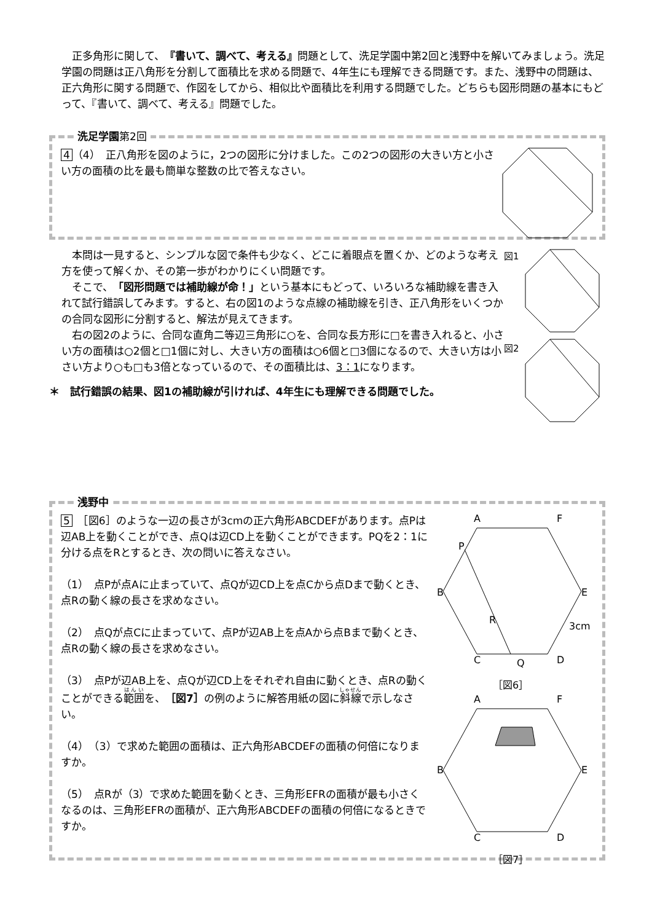正多角形に関して、『書いて、調べて、考える』問題として、洗足学園中第2回と浅野中を解いてみましょう。洗足学園の問題は正八角形を分割して面積比を求める問題で、4年生にも理解できる問題です。また、浅野中の問題は、正六角形に関する問題で、作図をしてから、相似比や面積比を利用する問題でした。どちらも図形問題の基本にもどって、『書いて、調べて、考える』問題でした。
洗足学園第2回
4 （4）　正八角形を図のように，2つの図形に分けました。この2つの図形の大きい方と小さい方の面積の比を最も簡単な整数の比で答えなさい。
図1
図2
　本問は一見すると、シンプルな図で条件も少なく、どこに着眼点を置くか、どのような考え方を使って解くか、その第一歩がわかりにくい問題です。
　そこで、「図形問題では補助線が命！」という基本にもどって、いろいろな補助線を書き入れて試行錯誤してみます。すると、右の図1のような点線の補助線を引き、正八角形をいくつかの合同な図形に分割すると、解法が見えてきます。
　右の図2のように、合同な直角二等辺三角形に○を、合同な長方形に□を書き入れると、小さい方の面積は○2個と□1個に対し、大きい方の面積は○6個と□3個になるので、大きい方は小さい方より○も□も3倍となっているので、その面積比は、3：1になります。
＊　試行錯誤の結果、図1の補助線が引ければ、4年生にも理解できる問題でした。
浅野中
A
F
B
E
C
D
P
R
Q
3cm
［図6］
A
F
B
E
C
D
［図7］
5　［図6］のような一辺の長さが3cmの正六角形ABCDEFがあります。点Pは辺AB上を動くことができ、点Qは辺CD上を動くことができます。PQを2：1に分ける点をRとするとき、次の問いに答えなさい。
（1）　点Pが点Aに止まっていて、点Qが辺CD上を点Cから点Dまで動くとき、点Rの動く線の長さを求めなさい。
（2）　点Qが点Cに止まっていて、点Pが辺AB上を点Aから点Bまで動くとき、点Rの動く線の長さを求めなさい。
（3）　点Pが辺AB上を、点Qが辺CD上をそれぞれ自由に動くとき、点Rの動くことができる範囲を、［図7］の例のように解答用紙の図に斜線で示しなさい。
（4）　（3）で求めた範囲の面積は、正六角形ABCDEFの面積の何倍になりますか。
（5）　点Rが（3）で求めた範囲を動くとき、三角形EFRの面積が最も小さくなるのは、三角形EFRの面積が、正六角形ABCDEFの面積の何倍になるときですか。